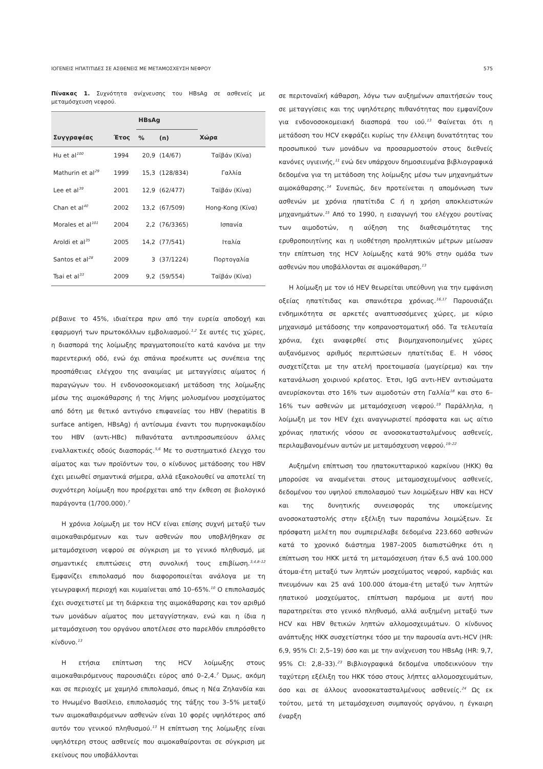ΙΟΓΕΝΕΙΣ ΗΠΑΤΙΤΙΔΕΣ ΣΕ ΑΣΘΕΝΕΙΣ ΜΕ ΜΕΤΑΜΟΣΧΕΥΣΗ ΝΕΦΡΟΥ 575
Πίνακας 1. Συχνότητα ανίχνευσης του HBsAg σε ασθενείς με μεταμόσχευση νεφρού.
| | | HBsAg | | |
| --- | --- | --- | --- | --- |
| Συγγραφέας | Έτος | % | (n) | Χώρα |
| Hu et al<sup>100</sup> | 1994 | 20,9 | (14/67) | Ταϊβάν (Κίνα) |
| Mathurin et al<sup>29</sup> | 1999 | 15,3 | (128/834) | Γαλλία |
| Lee et al<sup>39</sup> | 2001 | 12,9 | (62/477) | Ταϊβάν (Κίνα) |
| Chan et al<sup>40</sup> | 2002 | 13,2 | (67/509) | Hong-Kong (Κίνα) |
| Morales et al<sup>101</sup> | 2004 | 2,2 | (76/3365) | Ισπανία |
| Aroldi et al<sup>35</sup> | 2005 | 14,2 | (77/541) | Ιταλία |
| Santos et al<sup>28</sup> | 2009 | 3 | (37/1224) | Πορτογαλία |
| Tsai et al<sup>33</sup> | 2009 | 9,2 | (59/554) | Ταϊβάν (Κίνα) |
ρέβαινε το 45%, ιδιαίτερα πριν από την ευρεία αποδοχή και εφαρμογή των πρωτοκόλλων εμβολιασμού.<sup>1,2</sup> Σε αυτές τις χώρες, η διασπορά της λοίμωξης πραγματοποιείτο κατά κανόνα με την παρεντερική οδό, ενώ όχι σπάνια προέκυπτε ως συνέπεια της προσπάθειας ελέγχου της αναιμίας με μεταγγίσεις αίματος ή παραγώγων του. Η ενδονοσοκομειακή μετάδοση της λοίμωξης μέσω της αιμοκάθαρσης ή της λήψης μολυσμένου μοσχεύματος από δότη με θετικό αντιγόνο επιφανείας του HBV (hepatitis B surface antigen, HBsAg) ή αντίσωμα έναντι του πυρηνοκαψιδίου του HBV (αντι-HBc) πιθανότατα αντιπροσωπεύουν άλλες εναλλακτικές οδούς διασποράς.<sup>5,6</sup> Με το συστηματικό έλεγχο του αίματος και των προϊόντων του, ο κίνδυνος μετάδοσης του HBV έχει μειωθεί σημαντικά σήμερα, αλλά εξακολουθεί να αποτελεί τη συχνότερη λοίμωξη που προέρχεται από την έκθεση σε βιολογικό παράγοντα (1/700.000).<sup>7</sup>
Η χρόνια λοίμωξη με τον HCV είναι επίσης συχνή μεταξύ των αιμοκαθαιρόμενων και των ασθενών που υποβλήθηκαν σε μεταμόσχευση νεφρού σε σύγκριση με το γενικό πληθυσμό, με σημαντικές επιπτώσεις στη συνολική τους επιβίωση.<sup>3,4,8–12</sup> Εμφανίζει επιπολασμό που διαφοροποιείται ανάλογα με τη γεωγραφική περιοχή και κυμαίνεται από 10–65%.<sup>10</sup> Ο επιπολασμός έχει συσχετιστεί με τη διάρκεια της αιμοκάθαρσης και τον αριθμό των μονάδων αίματος που μεταγγίστηκαν, ενώ και η ίδια η μεταμόσχευση του οργάνου αποτέλεσε στο παρελθόν επιπρόσθετο κίνδυνο.<sup>13</sup>
Η ετήσια επίπτωση της HCV λοίμωξης στους αιμοκαθαιρόμενους παρουσιάζει εύρος από 0–2,4.<sup>7</sup> Όμως, ακόμη και σε περιοχές με χαμηλό επιπολασμό, όπως η Νέα Ζηλανδία και το Ηνωμένο Βασίλειο, επιπολασμός της τάξης του 3–5% μεταξύ των αιμοκαθαιρόμενων ασθενών είναι 10 φορές υψηλότερος από αυτόν του γενικού πληθυσμού.<sup>13</sup> Η επίπτωση της λοίμωξης είναι υψηλότερη στους ασθενείς που αιμοκαθαίρονται σε σύγκριση με εκείνους που υποβάλλονται
σε περιτοναϊκή κάθαρση, λόγω των αυξημένων απαιτήσεών τους σε μεταγγίσεις και της υψηλότερης πιθανότητας που εμφανίζουν για ενδονοσοκομειακή διασπορά του ιού.<sup>13</sup> Φαίνεται ότι η μετάδοση του HCV εκφράζει κυρίως την έλλειψη δυνατότητας του προσωπικού των μονάδων να προσαρμοστούν στους διεθνείς κανόνες υγιεινής,<sup>11</sup> ενώ δεν υπάρχουν δημοσιευμένα βιβλιογραφικά δεδομένα για τη μετάδοση της λοίμωξης μέσω των μηχανημάτων αιμοκάθαρσης.<sup>14</sup> Συνεπώς, δεν προτείνεται η απομόνωση των ασθενών με χρόνια ηπατίτιδα C ή η χρήση αποκλειστικών μηχανημάτων.<sup>15</sup> Από το 1990, η εισαγωγή του ελέγχου ρουτίνας των αιμοδοτών, η αύξηση της διαθεσιμότητας της ερυθροποιητίνης και η υιοθέτηση προληπτικών μέτρων μείωσαν την επίπτωση της HCV λοίμωξης κατά 90% στην ομάδα των ασθενών που υποβάλλονται σε αιμοκάθαρση.<sup>13</sup>
Η λοίμωξη με τον ιό HEV θεωρείται υπεύθυνη για την εμφάνιση οξείας ηπατίτιδας και σπανιότερα χρόνιας.<sup>16,17</sup> Παρουσιάζει ενδημικότητα σε αρκετές αναπτυσσόμενες χώρες, με κύριο μηχανισμό μετάδοσης την κοπρανοστοματική οδό. Τα τελευταία χρόνια, έχει αναφερθεί στις βιομηχανοποιημένες χώρες αυξανόμενος αριθμός περιπτώσεων ηπατίτιδας Ε. Η νόσος συσχετίζεται με την ατελή προετοιμασία (μαγείρεμα) και την κατανάλωση χοιρινού κρέατος. Έτσι, IgG αντι-HEV αντισώματα ανευρίσκονται στο 16% των αιμοδοτών στη Γαλλία<sup>18</sup> και στο 6–16% των ασθενών με μεταμόσχευση νεφρού.<sup>19</sup> Παράλληλα, η λοίμωξη με τον HEV έχει αναγνωριστεί πρόσφατα και ως αίτιο χρόνιας ηπατικής νόσου σε ανοσοκατασταλμένους ασθενείς, περιλαμβανομένων αυτών με μεταμόσχευση νεφρού.<sup>19–22</sup>
Αυξημένη επίπτωση του ηπατοκυτταρικού καρκίνου (ΗΚΚ) θα μπορούσε να αναμένεται στους μεταμοσχευμένους ασθενείς, δεδομένου του υψηλού επιπολασμού των λοιμώξεων HBV και HCV και της δυνητικής συνεισφοράς της υποκείμενης ανοσοκαταστολής στην εξέλιξη των παραπάνω λοιμώξεων. Σε πρόσφατη μελέτη που συμπεριέλαβε δεδομένα 223.660 ασθενών κατά το χρονικό διάστημα 1987–2005 διαπιστώθηκε ότι η επίπτωση του ΗΚΚ μετά τη μεταμόσχευση ήταν 6,5 ανά 100.000 άτομα-έτη μεταξύ των ληπτών μοσχεύματος νεφρού, καρδιάς και πνευμόνων και 25 ανά 100.000 άτομα-έτη μεταξύ των ληπτών ηπατικού μοσχεύματος, επίπτωση παρόμοια με αυτή που παρατηρείται στο γενικό πληθυσμό, αλλά αυξημένη μεταξύ των HCV και HBV θετικών ληπτών αλλομοσχευμάτων. Ο κίνδυνος ανάπτυξης ΗΚΚ συσχετίστηκε τόσο με την παρουσία αντι-HCV (HR: 6,9, 95% CI: 2,5–19) όσο και με την ανίχνευση του HBsAg (HR: 9,7, 95% CI: 2,8–33).<sup>23</sup> Βιβλιογραφικά δεδομένα υποδεικνύουν την ταχύτερη εξέλιξη του ΗΚΚ τόσο στους λήπτες αλλομοσχευμάτων, όσο και σε άλλους ανοσοκατασταλμένους ασθενείς.<sup>24</sup> Ως εκ τούτου, μετά τη μεταμόσχευση συμπαγούς οργάνου, η έγκαιρη έναρξη